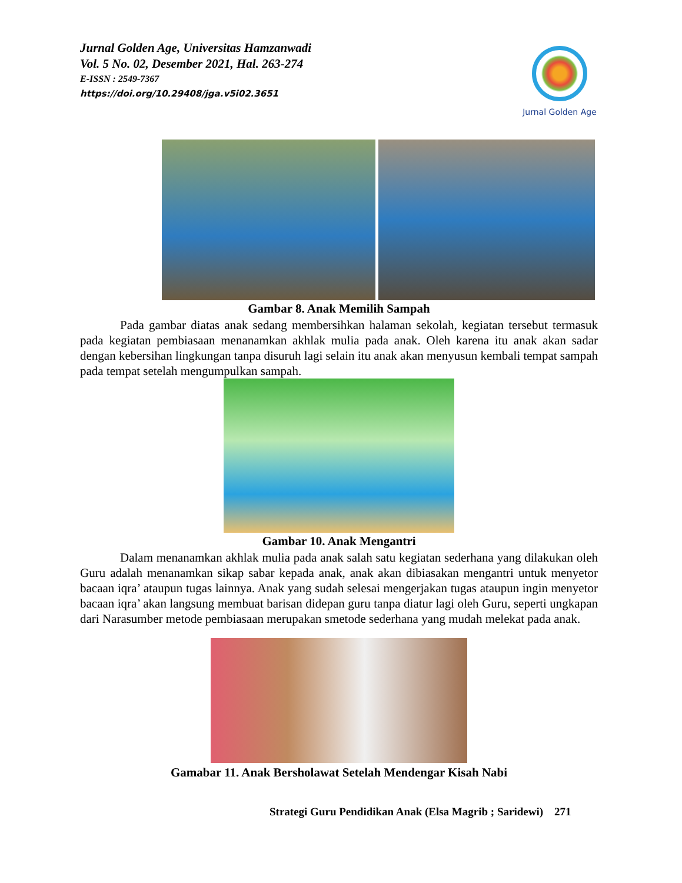Jurnal Golden Age, Universitas Hamzanwadi
Vol. 5 No. 02, Desember 2021, Hal. 263-274
E-ISSN : 2549-7367
https://doi.org/10.29408/jga.v5i02.3651
Jurnal Golden Age
Gambar 8. Anak Memilih Sampah
Pada gambar diatas anak sedang membersihkan halaman sekolah, kegiatan tersebut termasuk pada kegiatan pembiasaan menanamkan akhlak mulia pada anak. Oleh karena itu anak akan sadar dengan kebersihan lingkungan tanpa disuruh lagi selain itu anak akan menyusun kembali tempat sampah pada tempat setelah mengumpulkan sampah.
Gambar 10. Anak Mengantri
Dalam menanamkan akhlak mulia pada anak salah satu kegiatan sederhana yang dilakukan oleh Guru adalah menanamkan sikap sabar kepada anak, anak akan dibiasakan mengantri untuk menyetor bacaan iqra’ ataupun tugas lainnya. Anak yang sudah selesai mengerjakan tugas ataupun ingin menyetor bacaan iqra’ akan langsung membuat barisan didepan guru tanpa diatur lagi oleh Guru, seperti ungkapan dari Narasumber metode pembiasaan merupakan smetode sederhana yang mudah melekat pada anak.
Gamabar 11. Anak Bersholawat Setelah Mendengar Kisah Nabi
Strategi Guru Pendidikan Anak (Elsa Magrib ; Saridewi) 271